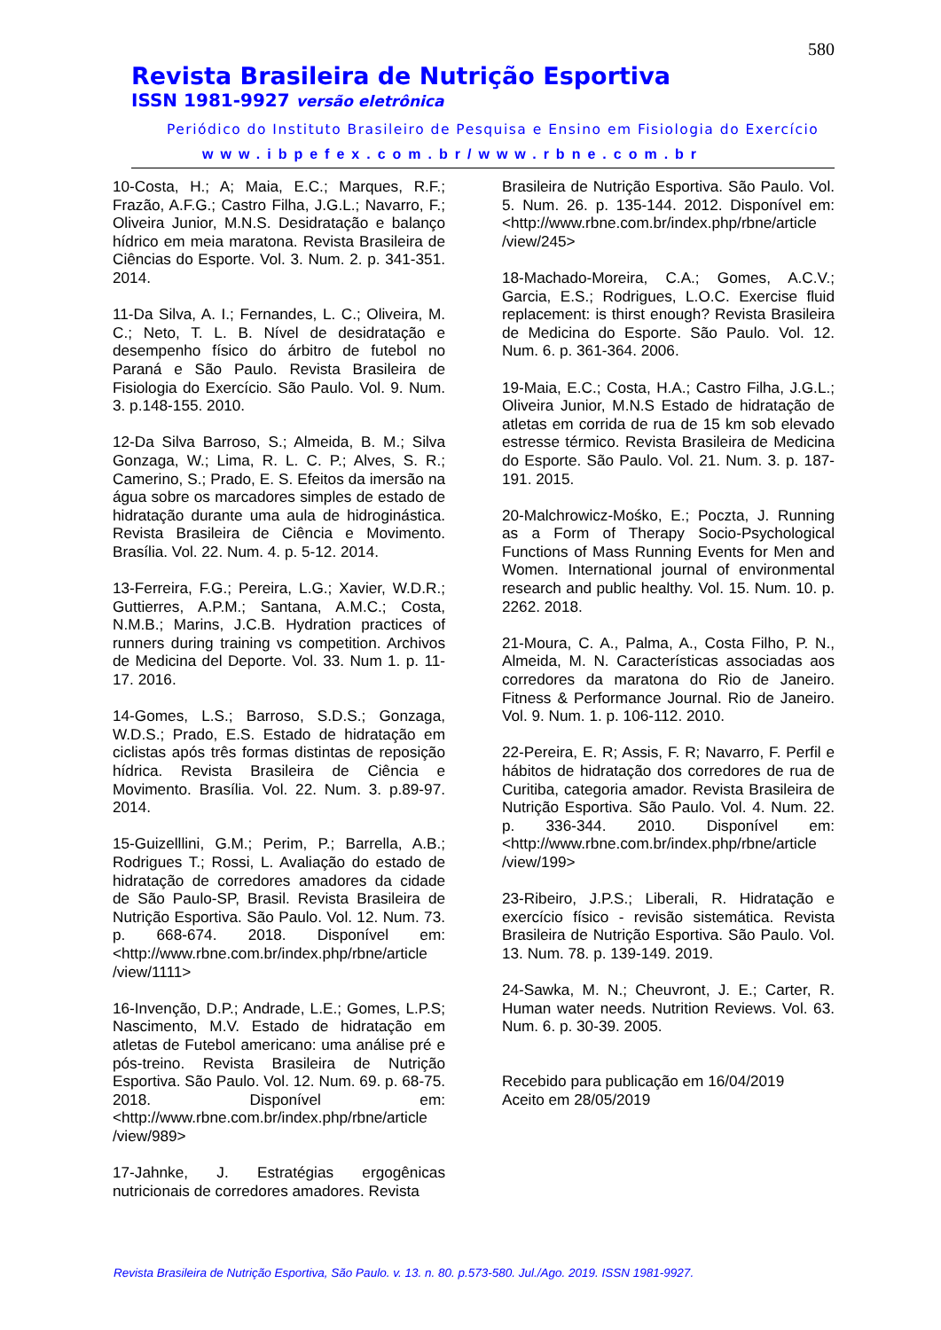580
Revista Brasileira de Nutrição Esportiva
ISSN 1981-9927 versão eletrônica
Periódico do Instituto Brasileiro de Pesquisa e Ensino em Fisiologia do Exercício
www.ibpefex.com.br/www.rbne.com.br
10-Costa, H.; A; Maia, E.C.; Marques, R.F.; Frazão, A.F.G.; Castro Filha, J.G.L.; Navarro, F.; Oliveira Junior, M.N.S. Desidratação e balanço hídrico em meia maratona. Revista Brasileira de Ciências do Esporte. Vol. 3. Num. 2. p. 341-351. 2014.
11-Da Silva, A. I.; Fernandes, L. C.; Oliveira, M. C.; Neto, T. L. B. Nível de desidratação e desempenho físico do árbitro de futebol no Paraná e São Paulo. Revista Brasileira de Fisiologia do Exercício. São Paulo. Vol. 9. Num. 3. p.148-155. 2010.
12-Da Silva Barroso, S.; Almeida, B. M.; Silva Gonzaga, W.; Lima, R. L. C. P.; Alves, S. R.; Camerino, S.; Prado, E. S. Efeitos da imersão na água sobre os marcadores simples de estado de hidratação durante uma aula de hidroginástica. Revista Brasileira de Ciência e Movimento. Brasília. Vol. 22. Num. 4. p. 5-12. 2014.
13-Ferreira, F.G.; Pereira, L.G.; Xavier, W.D.R.; Guttierres, A.P.M.; Santana, A.M.C.; Costa, N.M.B.; Marins, J.C.B. Hydration practices of runners during training vs competition. Archivos de Medicina del Deporte. Vol. 33. Num 1. p. 11-17. 2016.
14-Gomes, L.S.; Barroso, S.D.S.; Gonzaga, W.D.S.; Prado, E.S. Estado de hidratação em ciclistas após três formas distintas de reposição hídrica. Revista Brasileira de Ciência e Movimento. Brasília. Vol. 22. Num. 3. p.89-97. 2014.
15-Guizelllini, G.M.; Perim, P.; Barrella, A.B.; Rodrigues T.; Rossi, L. Avaliação do estado de hidratação de corredores amadores da cidade de São Paulo-SP, Brasil. Revista Brasileira de Nutrição Esportiva. São Paulo. Vol. 12. Num. 73. p. 668-674. 2018. Disponível em: <http://www.rbne.com.br/index.php/rbne/article /view/1111>
16-Invenção, D.P.; Andrade, L.E.; Gomes, L.P.S; Nascimento, M.V. Estado de hidratação em atletas de Futebol americano: uma análise pré e pós-treino. Revista Brasileira de Nutrição Esportiva. São Paulo. Vol. 12. Num. 69. p. 68-75. 2018. Disponível em: <http://www.rbne.com.br/index.php/rbne/article /view/989>
17-Jahnke, J. Estratégias ergogênicas nutricionais de corredores amadores. Revista
Brasileira de Nutrição Esportiva. São Paulo. Vol. 5. Num. 26. p. 135-144. 2012. Disponível em: <http://www.rbne.com.br/index.php/rbne/article /view/245>
18-Machado-Moreira, C.A.; Gomes, A.C.V.; Garcia, E.S.; Rodrigues, L.O.C. Exercise fluid replacement: is thirst enough? Revista Brasileira de Medicina do Esporte. São Paulo. Vol. 12. Num. 6. p. 361-364. 2006.
19-Maia, E.C.; Costa, H.A.; Castro Filha, J.G.L.; Oliveira Junior, M.N.S Estado de hidratação de atletas em corrida de rua de 15 km sob elevado estresse térmico. Revista Brasileira de Medicina do Esporte. São Paulo. Vol. 21. Num. 3. p. 187-191. 2015.
20-Malchrowicz-Mośko, E.; Poczta, J. Running as a Form of Therapy Socio-Psychological Functions of Mass Running Events for Men and Women. International journal of environmental research and public healthy. Vol. 15. Num. 10. p. 2262. 2018.
21-Moura, C. A., Palma, A., Costa Filho, P. N., Almeida, M. N. Características associadas aos corredores da maratona do Rio de Janeiro. Fitness & Performance Journal. Rio de Janeiro. Vol. 9. Num. 1. p. 106-112. 2010.
22-Pereira, E. R; Assis, F. R; Navarro, F. Perfil e hábitos de hidratação dos corredores de rua de Curitiba, categoria amador. Revista Brasileira de Nutrição Esportiva. São Paulo. Vol. 4. Num. 22. p. 336-344. 2010. Disponível em: <http://www.rbne.com.br/index.php/rbne/article /view/199>
23-Ribeiro, J.P.S.; Liberali, R. Hidratação e exercício físico - revisão sistemática. Revista Brasileira de Nutrição Esportiva. São Paulo. Vol. 13. Num. 78. p. 139-149. 2019.
24-Sawka, M. N.; Cheuvront, J. E.; Carter, R. Human water needs. Nutrition Reviews. Vol. 63. Num. 6. p. 30-39. 2005.
Recebido para publicação em 16/04/2019
Aceito em 28/05/2019
Revista Brasileira de Nutrição Esportiva, São Paulo. v. 13. n. 80. p.573-580. Jul./Ago. 2019. ISSN 1981-9927.